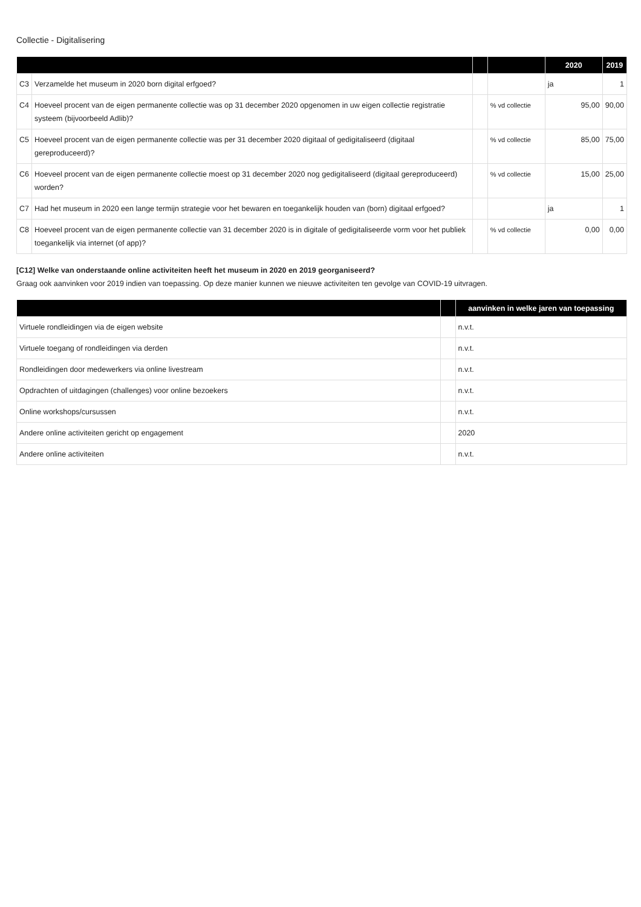Collectie - Digitalisering
| | | | | 2020 | 2019 |
| --- | --- | --- | --- | --- | --- |
| C3 | Verzamelde het museum in 2020 born digital erfgoed? | | | ja | 1 |
| C4 | Hoeveel procent van de eigen permanente collectie was op 31 december 2020 opgenomen in uw eigen collectie registratie systeem (bijvoorbeeld Adlib)? | | % vd collectie | 95,00 | 90,00 |
| C5 | Hoeveel procent van de eigen permanente collectie was per 31 december 2020 digitaal of gedigitaliseerd (digitaal gereproduceerd)? | | % vd collectie | 85,00 | 75,00 |
| C6 | Hoeveel procent van de eigen permanente collectie moest op 31 december 2020 nog gedigitaliseerd (digitaal gereproduceerd) worden? | | % vd collectie | 15,00 | 25,00 |
| C7 | Had het museum in 2020 een lange termijn strategie voor het bewaren en toegankelijk houden van (born) digitaal erfgoed? | | | ja | 1 |
| C8 | Hoeveel procent van de eigen permanente collectie van 31 december 2020 is in digitale of gedigitaliseerde vorm voor het publiek toegankelijk via internet (of app)? | | % vd collectie | 0,00 | 0,00 |
[C12] Welke van onderstaande online activiteiten heeft het museum in 2020 en 2019 georganiseerd?
Graag ook aanvinken voor 2019 indien van toepassing. Op deze manier kunnen we nieuwe activiteiten ten gevolge van COVID-19 uitvragen.
| | | aanvinken in welke jaren van toepassing |
| --- | --- | --- |
| Virtuele rondleidingen via de eigen website | | n.v.t. |
| Virtuele toegang of rondleidingen via derden | | n.v.t. |
| Rondleidingen door medewerkers via online livestream | | n.v.t. |
| Opdrachten of uitdagingen (challenges) voor online bezoekers | | n.v.t. |
| Online workshops/cursussen | | n.v.t. |
| Andere online activiteiten gericht op engagement | | 2020 |
| Andere online activiteiten | | n.v.t. |